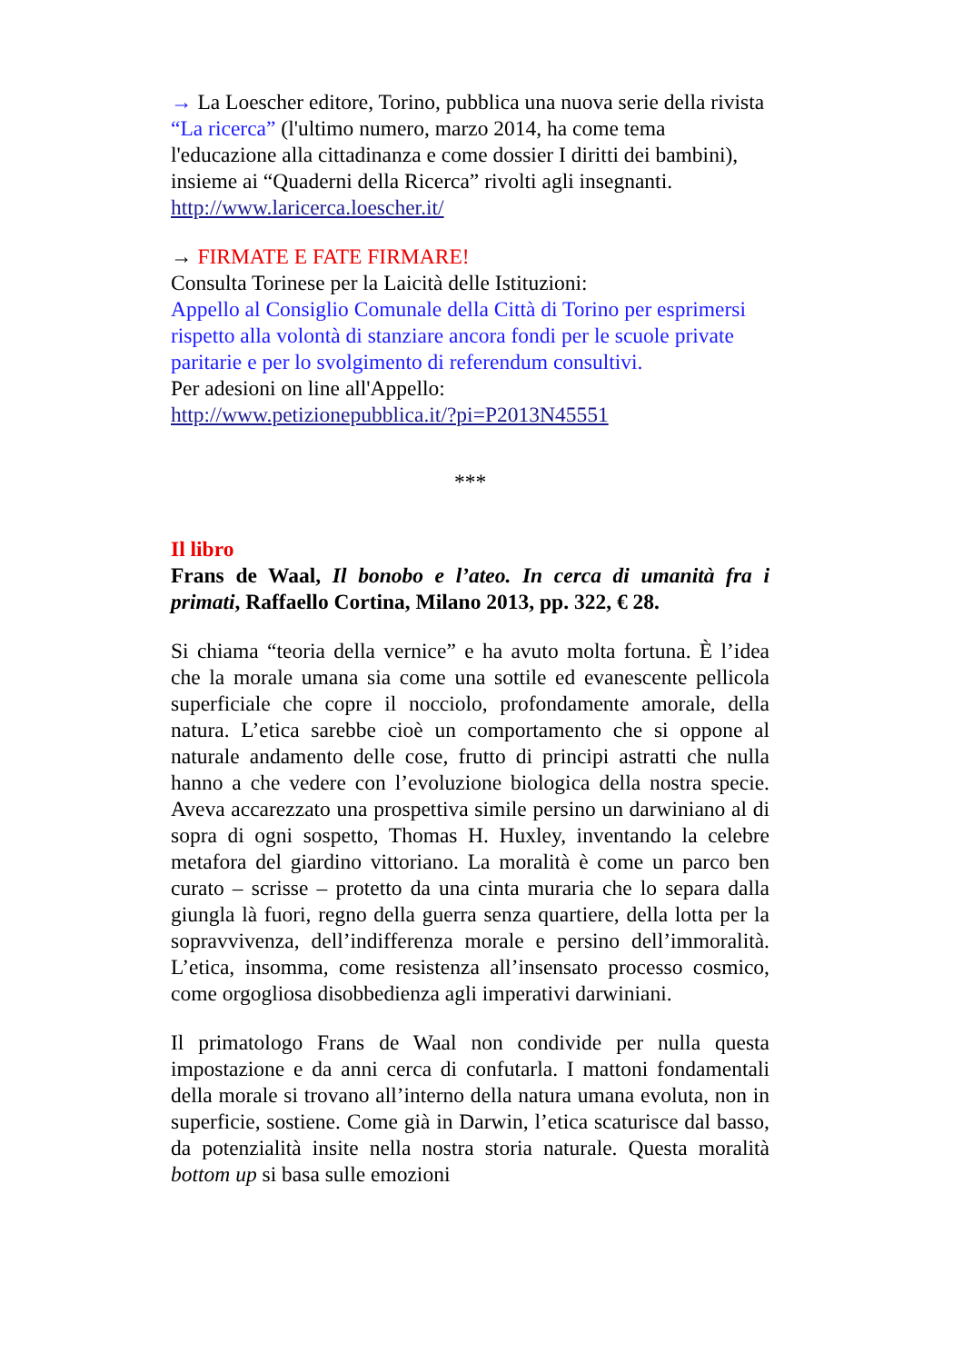→ La Loescher editore, Torino, pubblica una nuova serie della rivista “La ricerca” (l'ultimo numero, marzo 2014, ha come tema l'educazione alla cittadinanza e come dossier I diritti dei bambini), insieme ai “Quaderni della Ricerca” rivolti agli insegnanti.
http://www.laricerca.loescher.it/
→ FIRMATE E FATE FIRMARE!
Consulta Torinese per la Laicità delle Istituzioni:
Appello al Consiglio Comunale della Città di Torino per esprimersi rispetto alla volontà di stanziare ancora fondi per le scuole private paritarie e per lo svolgimento di referendum consultivi.
Per adesioni on line all'Appello:
http://www.petizionepubblica.it/?pi=P2013N45551
***
Il libro
Frans de Waal, Il bonobo e l’ateo. In cerca di umanità fra i primati, Raffaello Cortina, Milano 2013, pp. 322, € 28.
Si chiama “teoria della vernice” e ha avuto molta fortuna. È l’idea che la morale umana sia come una sottile ed evanescente pellicola superficiale che copre il nocciolo, profondamente amorale, della natura. L’etica sarebbe cioè un comportamento che si oppone al naturale andamento delle cose, frutto di principi astratti che nulla hanno a che vedere con l’evoluzione biologica della nostra specie. Aveva accarezzato una prospettiva simile persino un darwiniano al di sopra di ogni sospetto, Thomas H. Huxley, inventando la celebre metafora del giardino vittoriano. La moralità è come un parco ben curato – scrisse – protetto da una cinta muraria che lo separa dalla giungla là fuori, regno della guerra senza quartiere, della lotta per la sopravvivenza, dell’indifferenza morale e persino dell’immoralità. L’etica, insomma, come resistenza all’insensato processo cosmico, come orgogliosa disobbedienza agli imperativi darwiniani.
Il primatologo Frans de Waal non condivide per nulla questa impostazione e da anni cerca di confutarla. I mattoni fondamentali della morale si trovano all’interno della natura umana evoluta, non in superficie, sostiene. Come già in Darwin, l’etica scaturisce dal basso, da potenzialità insite nella nostra storia naturale. Questa moralità bottom up si basa sulle emozioni